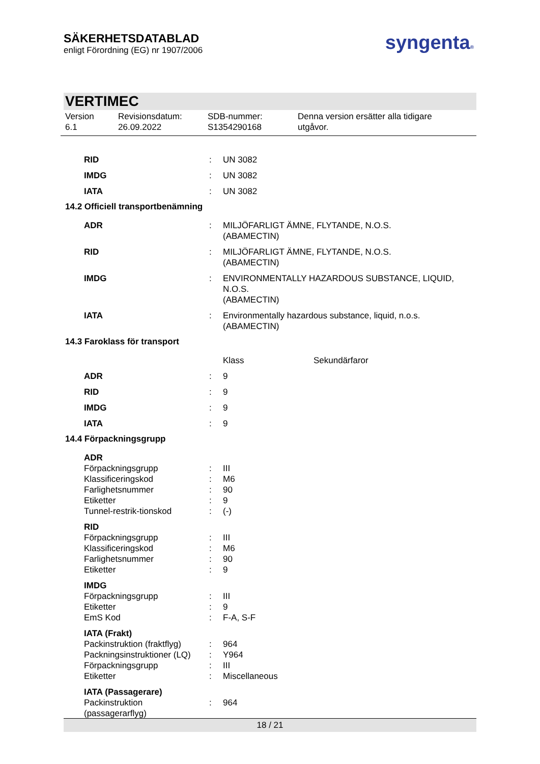SÄKERHETSDATABLAD
enligt Förordning (EG) nr 1907/2006
syngenta®
VERTIMEC
Version
6.1
Revisionsdatum:
26.09.2022
SDB-nummer:
S1354290168
Denna version ersätter alla tidigare
utgåvor.
| RID | : | UN 3082 |
| IMDG | : | UN 3082 |
| IATA | : | UN 3082 |
14.2 Officiell transportbenämning
| ADR | : | MILJÖFARLIGT ÄMNE, FLYTANDE, N.O.S. (ABAMECTIN) |
| RID | : | MILJÖFARLIGT ÄMNE, FLYTANDE, N.O.S. (ABAMECTIN) |
| IMDG | : | ENVIRONMENTALLY HAZARDOUS SUBSTANCE, LIQUID, N.O.S. (ABAMECTIN) |
| IATA | : | Environmentally hazardous substance, liquid, n.o.s. (ABAMECTIN) |
14.3 Faroklass för transport
| | | Klass | Sekundärfaror |
| ADR | : | 9 | |
| RID | : | 9 | |
| IMDG | : | 9 | |
| IATA | : | 9 | |
14.4 Förpackningsgrupp
| ADR | | |
| Förpackningsgrupp | : | III |
| Klassificeringskod | : | M6 |
| Farlighetsnummer | : | 90 |
| Etiketter | : | 9 |
| Tunnel-restrik-tionskod | : | (-) |
| RID | | |
| Förpackningsgrupp | : | III |
| Klassificeringskod | : | M6 |
| Farlighetsnummer | : | 90 |
| Etiketter | : | 9 |
| IMDG | | |
| Förpackningsgrupp | : | III |
| Etiketter | : | 9 |
| EmS Kod | : | F-A, S-F |
| IATA (Frakt) | | |
| Packinstruktion (fraktflyg) | : | 964 |
| Packningsinstruktioner (LQ) | : | Y964 |
| Förpackningsgrupp | : | III |
| Etiketter | : | Miscellaneous |
| IATA (Passagerare) | | |
| Packinstruktion (passagerarflyg) | : | 964 |
18 / 21